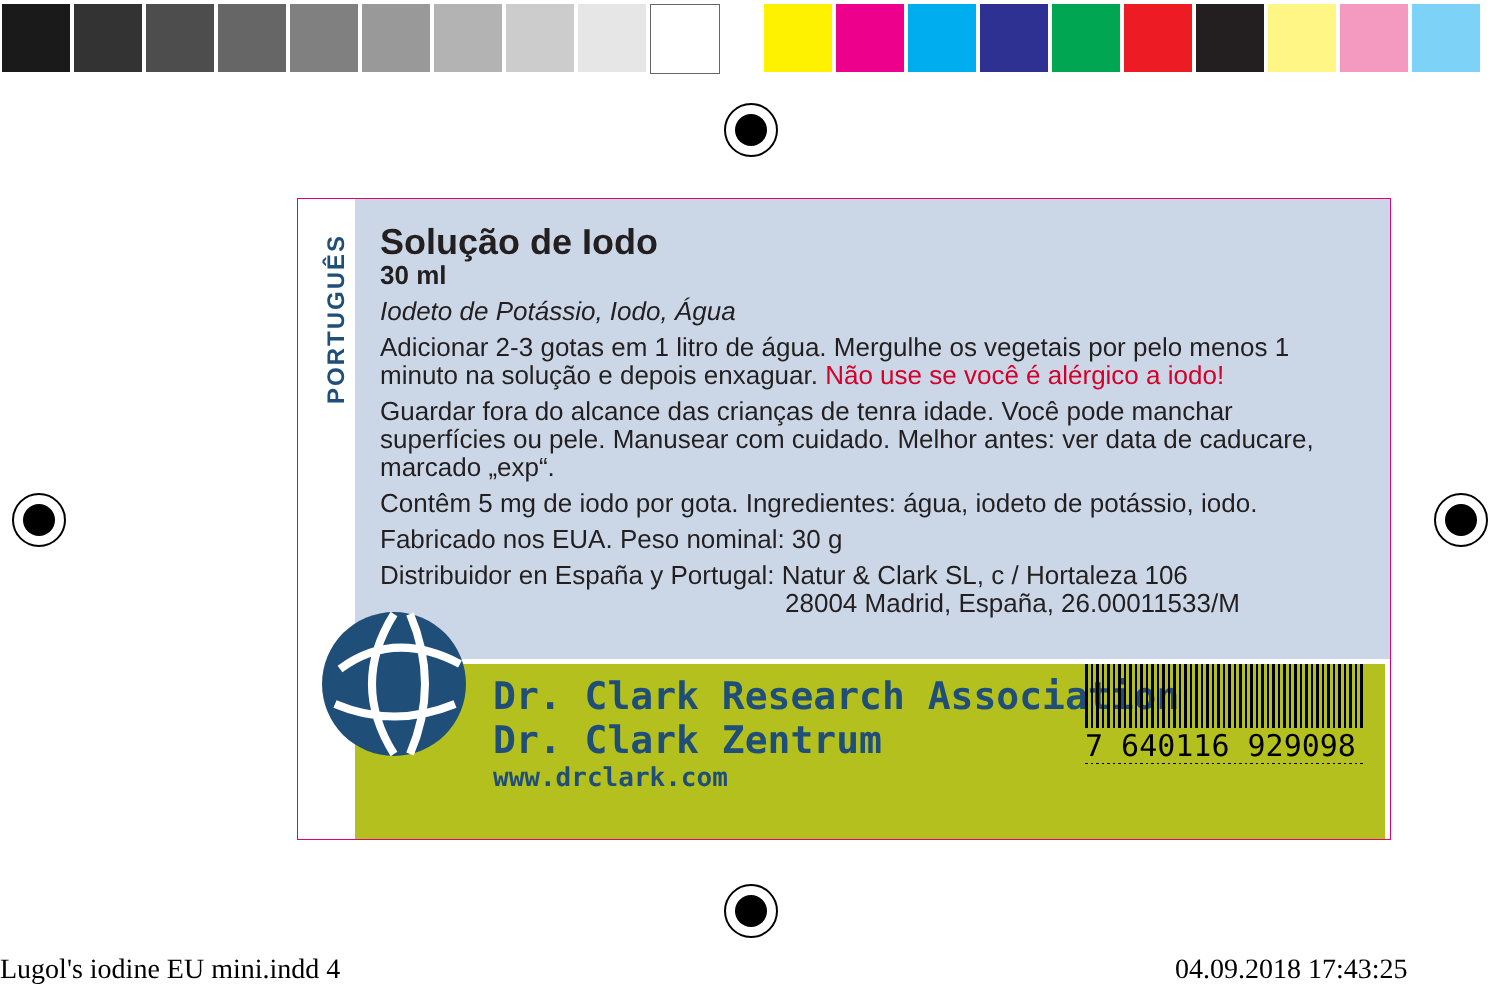PORTUGUÊS
Solução de Iodo
30 ml
Iodeto de Potássio, Iodo, Água
Adicionar 2-3 gotas em 1 litro de água. Mergulhe os vegetais por pelo menos 1 minuto na solução e depois enxaguar. Não use se você é alérgico a iodo!
Guardar fora do alcance das crianças de tenra idade. Você pode manchar superfícies ou pele. Manusear com cuidado. Melhor antes: ver data de caducare, marcado „exp“.
Contêm 5 mg de iodo por gota. Ingredientes: água, iodeto de potássio, iodo.
Fabricado nos EUA. Peso nominal: 30 g
Distribuidor en España y Portugal: Natur & Clark SL, c / Hortaleza 106
28004 Madrid, España, 26.00011533/M
Dr. Clark Research Association
Dr. Clark Zentrum
www.drclark.com
7 640116 929098
Lugol's iodine EU mini.indd 4 04.09.2018 17:43:25